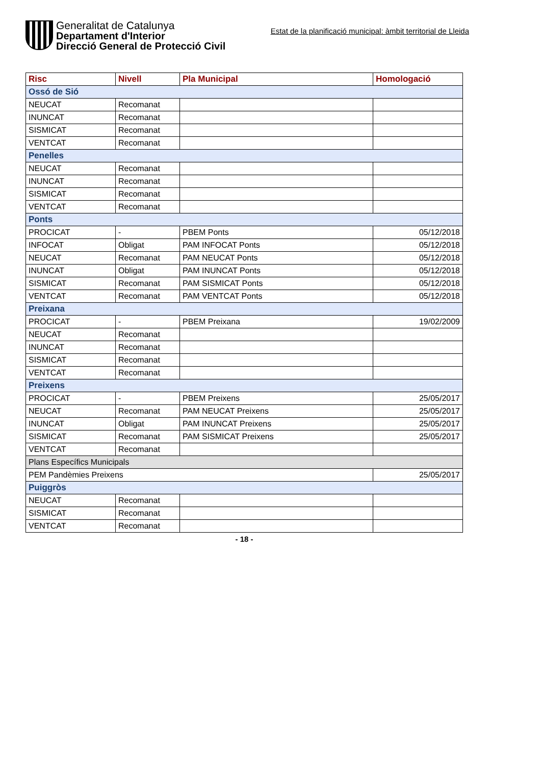Generalitat de Catalunya
Departament d'Interior
Direcció General de Protecció Civil
Estat de la planificació municipal: àmbit territorial de Lleida
| Risc | Nivell | Pla Municipal | Homologació |
| --- | --- | --- | --- |
| Ossó de Sió | | | |
| NEUCAT | Recomanat | | |
| INUNCAT | Recomanat | | |
| SISMICAT | Recomanat | | |
| VENTCAT | Recomanat | | |
| Penelles | | | |
| NEUCAT | Recomanat | | |
| INUNCAT | Recomanat | | |
| SISMICAT | Recomanat | | |
| VENTCAT | Recomanat | | |
| Ponts | | | |
| PROCICAT | - | PBEM Ponts | 05/12/2018 |
| INFOCAT | Obligat | PAM INFOCAT Ponts | 05/12/2018 |
| NEUCAT | Recomanat | PAM NEUCAT Ponts | 05/12/2018 |
| INUNCAT | Obligat | PAM INUNCAT Ponts | 05/12/2018 |
| SISMICAT | Recomanat | PAM SISMICAT Ponts | 05/12/2018 |
| VENTCAT | Recomanat | PAM VENTCAT Ponts | 05/12/2018 |
| Preixana | | | |
| PROCICAT | - | PBEM Preixana | 19/02/2009 |
| NEUCAT | Recomanat | | |
| INUNCAT | Recomanat | | |
| SISMICAT | Recomanat | | |
| VENTCAT | Recomanat | | |
| Preixens | | | |
| PROCICAT | - | PBEM Preixens | 25/05/2017 |
| NEUCAT | Recomanat | PAM NEUCAT Preixens | 25/05/2017 |
| INUNCAT | Obligat | PAM INUNCAT Preixens | 25/05/2017 |
| SISMICAT | Recomanat | PAM SISMICAT Preixens | 25/05/2017 |
| VENTCAT | Recomanat | | |
| Plans Específics Municipals | | | |
| PEM Pandèmies Preixens | | | 25/05/2017 |
| Puiggròs | | | |
| NEUCAT | Recomanat | | |
| SISMICAT | Recomanat | | |
| VENTCAT | Recomanat | | |
- 18 -